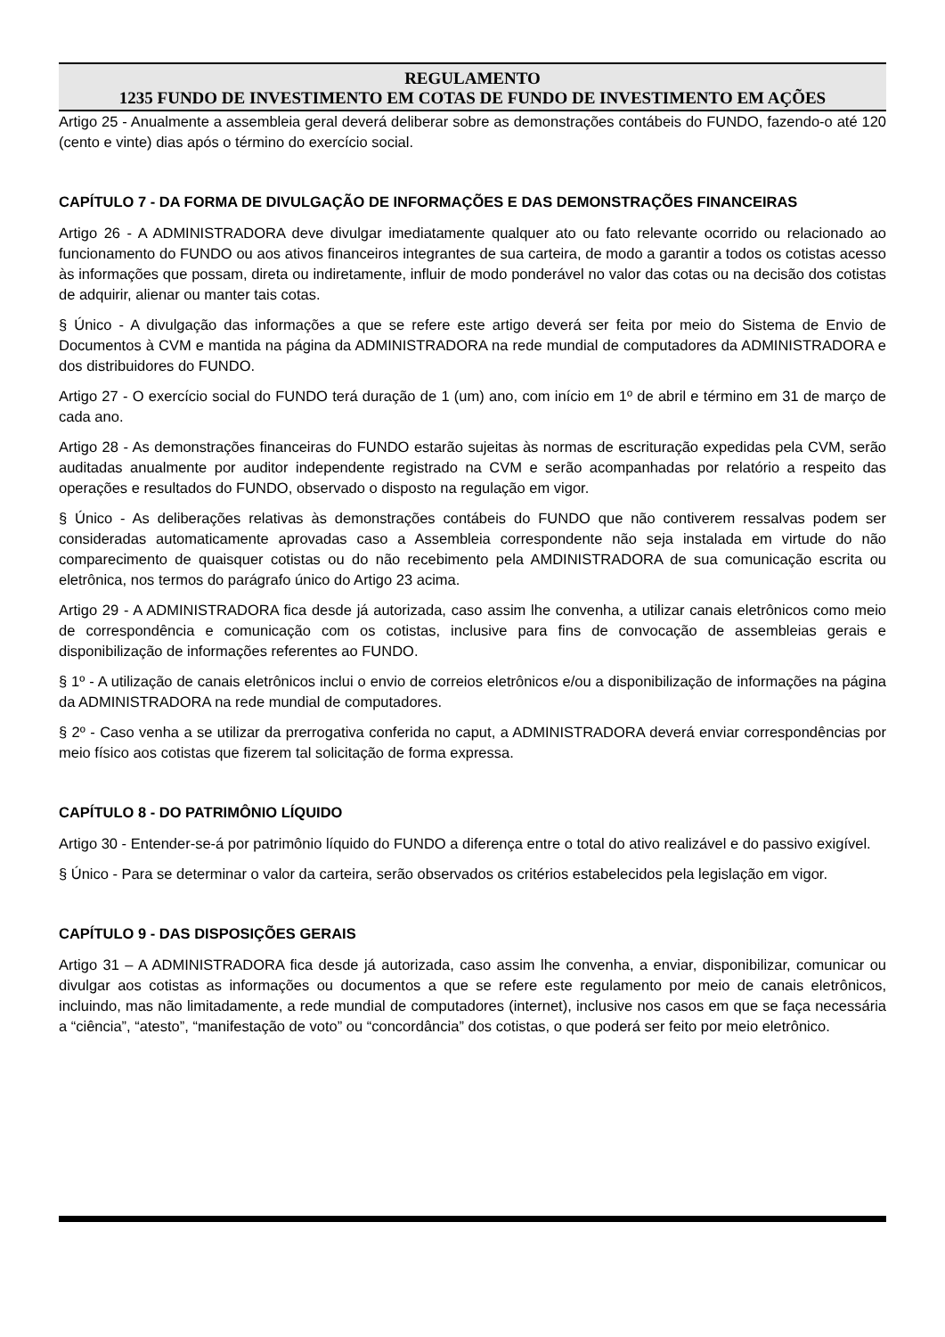REGULAMENTO
1235 FUNDO DE INVESTIMENTO EM COTAS DE FUNDO DE INVESTIMENTO EM AÇÕES
Artigo 25 - Anualmente a assembleia geral deverá deliberar sobre as demonstrações contábeis do FUNDO, fazendo-o até 120 (cento e vinte) dias após o término do exercício social.
CAPÍTULO 7 - DA FORMA DE DIVULGAÇÃO DE INFORMAÇÕES E DAS DEMONSTRAÇÕES FINANCEIRAS
Artigo 26 - A ADMINISTRADORA deve divulgar imediatamente qualquer ato ou fato relevante ocorrido ou relacionado ao funcionamento do FUNDO ou aos ativos financeiros integrantes de sua carteira, de modo a garantir a todos os cotistas acesso às informações que possam, direta ou indiretamente, influir de modo ponderável no valor das cotas ou na decisão dos cotistas de adquirir, alienar ou manter tais cotas.
§ Único - A divulgação das informações a que se refere este artigo deverá ser feita por meio do Sistema de Envio de Documentos à CVM e mantida na página da ADMINISTRADORA na rede mundial de computadores da ADMINISTRADORA e dos distribuidores do FUNDO.
Artigo 27 - O exercício social do FUNDO terá duração de 1 (um) ano, com início em 1º de abril e término em 31 de março de cada ano.
Artigo 28 - As demonstrações financeiras do FUNDO estarão sujeitas às normas de escrituração expedidas pela CVM, serão auditadas anualmente por auditor independente registrado na CVM e serão acompanhadas por relatório a respeito das operações e resultados do FUNDO, observado o disposto na regulação em vigor.
§ Único - As deliberações relativas às demonstrações contábeis do FUNDO que não contiverem ressalvas podem ser consideradas automaticamente aprovadas caso a Assembleia correspondente não seja instalada em virtude do não comparecimento de quaisquer cotistas ou do não recebimento pela AMDINISTRADORA de sua comunicação escrita ou eletrônica, nos termos do parágrafo único do Artigo 23 acima.
Artigo 29 - A ADMINISTRADORA fica desde já autorizada, caso assim lhe convenha, a utilizar canais eletrônicos como meio de correspondência e comunicação com os cotistas, inclusive para fins de convocação de assembleias gerais e disponibilização de informações referentes ao FUNDO.
§ 1º - A utilização de canais eletrônicos inclui o envio de correios eletrônicos e/ou a disponibilização de informações na página da ADMINISTRADORA na rede mundial de computadores.
§ 2º - Caso venha a se utilizar da prerrogativa conferida no caput, a ADMINISTRADORA deverá enviar correspondências por meio físico aos cotistas que fizerem tal solicitação de forma expressa.
CAPÍTULO 8 - DO PATRIMÔNIO LÍQUIDO
Artigo 30 - Entender-se-á por patrimônio líquido do FUNDO a diferença entre o total do ativo realizável e do passivo exigível.
§ Único - Para se determinar o valor da carteira, serão observados os critérios estabelecidos pela legislação em vigor.
CAPÍTULO 9 - DAS DISPOSIÇÕES GERAIS
Artigo 31 – A ADMINISTRADORA fica desde já autorizada, caso assim lhe convenha, a enviar, disponibilizar, comunicar ou divulgar aos cotistas as informações ou documentos a que se refere este regulamento por meio de canais eletrônicos, incluindo, mas não limitadamente, a rede mundial de computadores (internet), inclusive nos casos em que se faça necessária a “ciência”, “atesto”, “manifestação de voto” ou “concordância” dos cotistas, o que poderá ser feito por meio eletrônico.